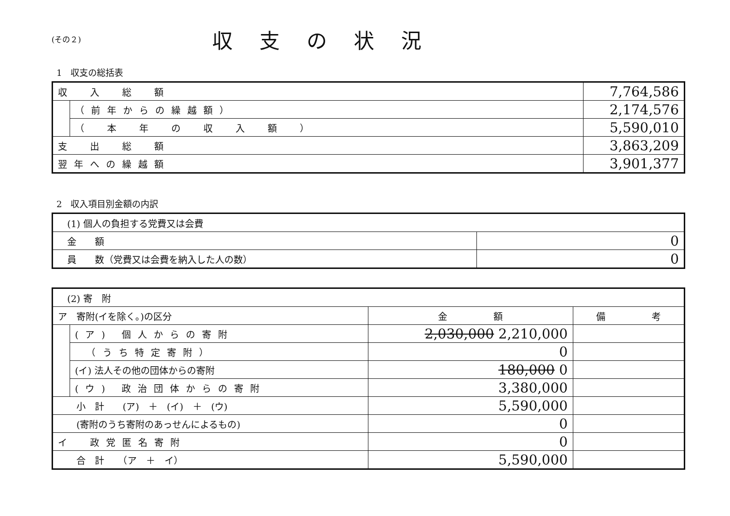(その２)
収支の状況
1　収支の総括表
| 収 入 総 額 | | 7,764,586 |
| | （前年からの繰越額） | 2,174,576 |
| | （ 本 年 の 収 入 額 ） | 5,590,010 |
| 支 出 総 額 | | 3,863,209 |
| 翌年への繰越額 | | 3,901,377 |
2　収入項目別金額の内訳
| (1) 個人の負担する党費又は会費 | |
| 金 額 | 0 |
| 員 数（党費又は会費を納入した人の数） | 0 |
| (2) 寄 附 | | | |
| ア 寄附(イを除く。)の区分 | | 金 額 | 備 考 |
| | (ア) 個人からの寄附 | 2,030,000 2,210,000 | |
| | （うち特定寄附） | 0 | |
| | (イ) 法人その他の団体からの寄附 | 180,000 0 | |
| | (ウ) 政治団体からの寄附 | 3,380,000 | |
| 小 計 (ア) ＋ (イ) ＋ (ウ) | | 5,590,000 | |
| (寄附のうち寄附のあっせんによるもの) | | 0 | |
| イ 政党匿名寄附 | | 0 | |
| 合 計 （ア ＋ イ） | | 5,590,000 | |